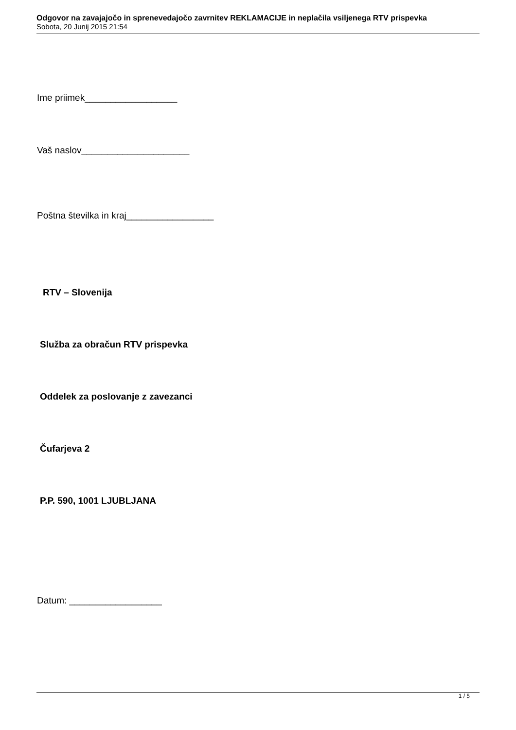Odgovor na zavajajočo in sprenevedajočo zavrnitev REKLAMACIJE in neplačila vsiljenega RTV prispevka
Sobota, 20 Junij 2015 21:54
Ime priimek__________________
Vaš naslov_____________________
Poštna številka in kraj_________________
RTV – Slovenija
Služba za obračun RTV prispevka
Oddelek za poslovanje z zavezanci
Čufarjeva 2
P.P. 590, 1001 LJUBLJANA
Datum: __________________
1 / 5